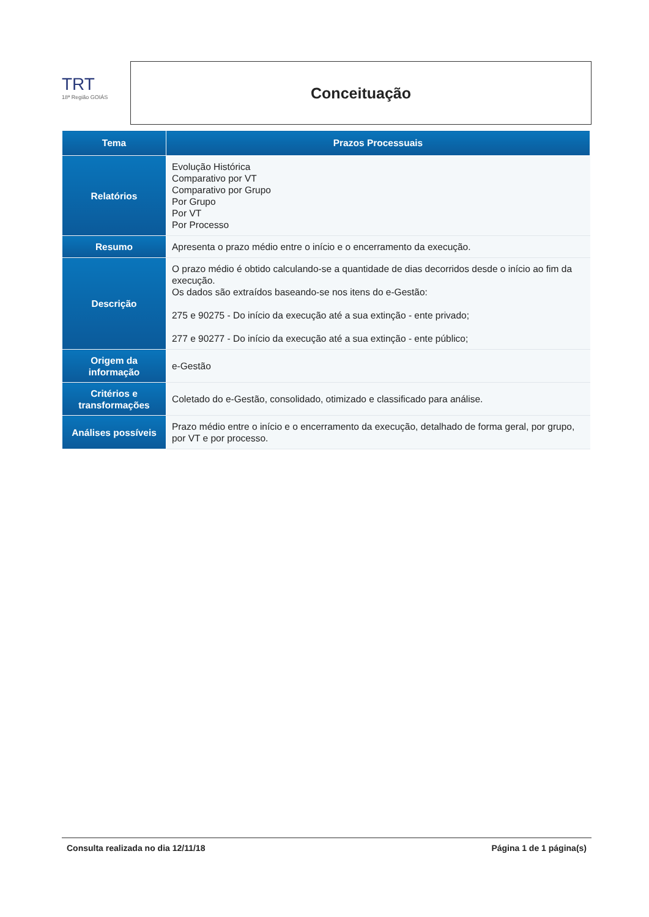TRT
18ª Região GOIÁS
Conceituação
| Tema | Prazos Processuais |
| --- | --- |
| Relatórios | Evolução Histórica Comparativo por VT Comparativo por Grupo Por Grupo Por VT Por Processo |
| Resumo | Apresenta o prazo médio entre o início e o encerramento da execução. |
| Descrição | O prazo médio é obtido calculando-se a quantidade de dias decorridos desde o início ao fim da execução. Os dados são extraídos baseando-se nos itens do e-Gestão: 275 e 90275 - Do início da execução até a sua extinção - ente privado; 277 e 90277 - Do início da execução até a sua extinção - ente público; |
| Origem da informação | e-Gestão |
| Critérios e transformações | Coletado do e-Gestão, consolidado, otimizado e classificado para análise. |
| Análises possíveis | Prazo médio entre o início e o encerramento da execução, detalhado de forma geral, por grupo, por VT e por processo. |
Consulta realizada no dia 12/11/18 Página 1 de 1 página(s)